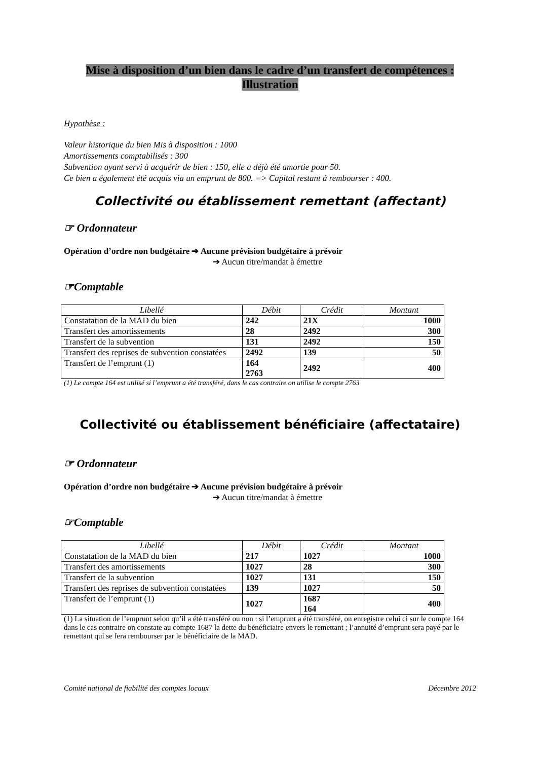Mise à disposition d’un bien dans le cadre d’un transfert de compétences :
Illustration
Hypothèse :
Valeur historique du bien Mis à disposition : 1000
Amortissements comptabilisés : 300
Subvention ayant servi à acquérir de bien : 150, elle a déjà été amortie pour 50.
Ce bien a également été acquis via un emprunt de 800. => Capital restant à rembourser : 400.
Collectivité ou établissement remettant (affectant)
☞ Ordonnateur
Opération d’ordre non budgétaire ➔ Aucune prévision budgétaire à prévoir
➔ Aucun titre/mandat à émettre
☞Comptable
| Libellé | Débit | Crédit | Montant |
| --- | --- | --- | --- |
| Constatation de la MAD du bien | 242 | 21X | 1000 |
| Transfert des amortissements | 28 | 2492 | 300 |
| Transfert de la subvention | 131 | 2492 | 150 |
| Transfert des reprises de subvention constatées | 2492 | 139 | 50 |
| Transfert de l’emprunt (1) | 164 2763 | 2492 | 400 |
(1) Le compte 164 est utilisé si l’emprunt a été transféré, dans le cas contraire on utilise le compte 2763
Collectivité ou établissement bénéficiaire (affectataire)
☞ Ordonnateur
Opération d’ordre non budgétaire ➔ Aucune prévision budgétaire à prévoir
➔ Aucun titre/mandat à émettre
☞Comptable
| Libellé | Débit | Crédit | Montant |
| --- | --- | --- | --- |
| Constatation de la MAD du bien | 217 | 1027 | 1000 |
| Transfert des amortissements | 1027 | 28 | 300 |
| Transfert de la subvention | 1027 | 131 | 150 |
| Transfert des reprises de subvention constatées | 139 | 1027 | 50 |
| Transfert de l’emprunt (1) | 1027 | 1687 164 | 400 |
(1) La situation de l’emprunt selon qu’il a été transféré ou non : si l’emprunt a été transféré, on enregistre celui ci sur le compte 164 dans le cas contraire on constate au compte 1687 la dette du bénéficiaire envers le remettant ; l’annuité d’emprunt sera payé par le remettant qui se fera rembourser par le bénéficiaire de la MAD.
Comité national de fiabilité des comptes locaux Décembre 2012